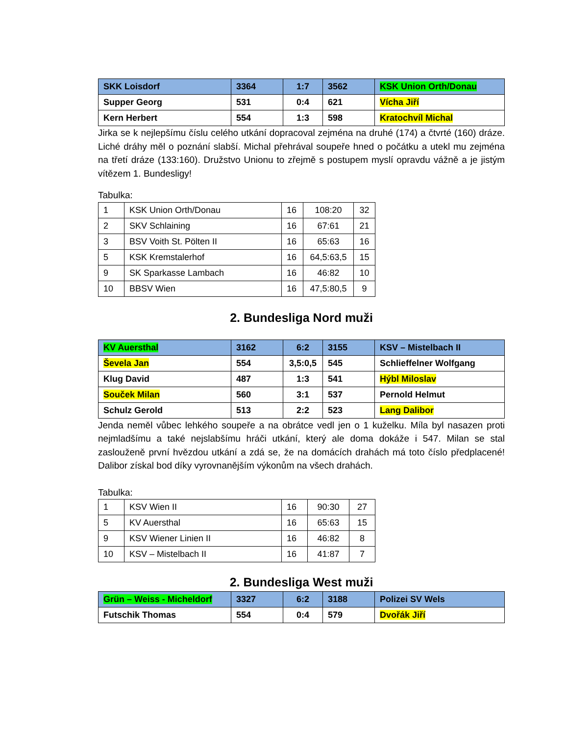| SKK Loisdorf | 3364 | 1:7 | 3562 | KSK Union Orth/Donau |
| Supper Georg | 531 | 0:4 | 621 | Vícha Jiří |
| Kern Herbert | 554 | 1:3 | 598 | Kratochvíl Michal |
Jirka se k nejlepšímu číslu celého utkání dopracoval zejména na druhé (174) a čtvrté (160) dráze. Liché dráhy měl o poznání slabší. Michal přehrával soupeře hned o počátku a utekl mu zejména na třetí dráze (133:160). Družstvo Unionu to zřejmě s postupem myslí opravdu vážně a je jistým vítězem 1. Bundesligy!
Tabulka:
| 1 | KSK Union Orth/Donau | 16 | 108:20 | 32 |
| 2 | SKV Schlaining | 16 | 67:61 | 21 |
| 3 | BSV Voith St. Pölten II | 16 | 65:63 | 16 |
| 5 | KSK Kremstalerhof | 16 | 64,5:63,5 | 15 |
| 9 | SK Sparkasse Lambach | 16 | 46:82 | 10 |
| 10 | BBSV Wien | 16 | 47,5:80,5 | 9 |
2. Bundesliga Nord muži
| KV Auersthal | 3162 | 6:2 | 3155 | KSV – Mistelbach II |
| Ševela Jan | 554 | 3,5:0,5 | 545 | Schlieffelner Wolfgang |
| Klug David | 487 | 1:3 | 541 | Hýbl Miloslav |
| Souček Milan | 560 | 3:1 | 537 | Pernold Helmut |
| Schulz Gerold | 513 | 2:2 | 523 | Lang Dalibor |
Jenda neměl vůbec lehkého soupeře a na obrátce vedl jen o 1 kuželku. Míla byl nasazen proti nejmladšímu a také nejslabšímu hráči utkání, který ale doma dokáže i 547. Milan se stal zaslouženě první hvězdou utkání a zdá se, že na domácích drahách má toto číslo předplacené! Dalibor získal bod díky vyrovnanějším výkonům na všech drahách.
Tabulka:
| 1 | KSV Wien II | 16 | 90:30 | 27 |
| 5 | KV Auersthal | 16 | 65:63 | 15 |
| 9 | KSV Wiener Linien II | 16 | 46:82 | 8 |
| 10 | KSV – Mistelbach II | 16 | 41:87 | 7 |
2. Bundesliga West muži
| Grün – Weiss - Micheldorf | 3327 | 6:2 | 3188 | Polizei SV Wels |
| Futschik Thomas | 554 | 0:4 | 579 | Dvořák Jiří |